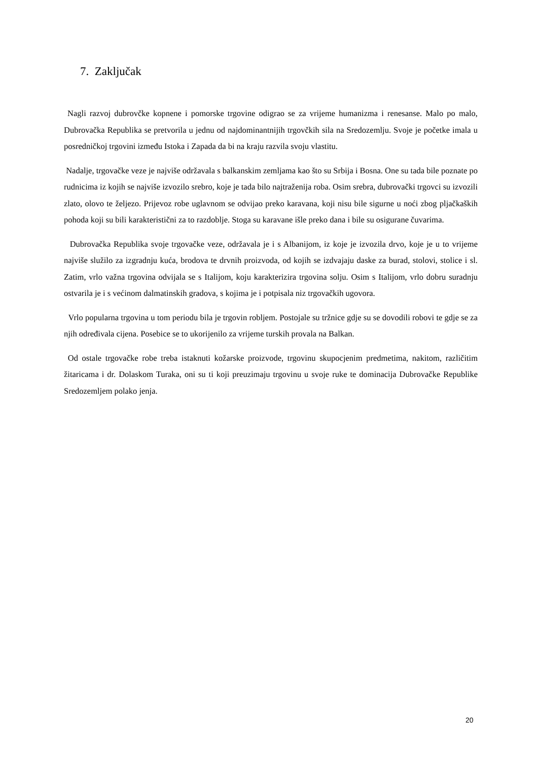7. Zaključak
Nagli razvoj dubrovčke kopnene i pomorske trgovine odigrao se za vrijeme humanizma i renesanse. Malo po malo, Dubrovačka Republika se pretvorila u jednu od najdominantnijih trgovčkih sila na Sredozemlju. Svoje je početke imala u posredničkoj trgovini između Istoka i Zapada da bi na kraju razvila svoju vlastitu.
Nadalje, trgovačke veze je najviše održavala s balkanskim zemljama kao što su Srbija i Bosna. One su tada bile poznate po rudnicima iz kojih se najviše izvozilo srebro, koje je tada bilo najtraženija roba. Osim srebra, dubrovački trgovci su izvozili zlato, olovo te željezo. Prijevoz robe uglavnom se odvijao preko karavana, koji nisu bile sigurne u noći zbog pljačkaških pohoda koji su bili karakteristični za to razdoblje. Stoga su karavane išle preko dana i bile su osigurane čuvarima.
Dubrovačka Republika svoje trgovačke veze, održavala je i s Albanijom, iz koje je izvozila drvo, koje je u to vrijeme najviše služilo za izgradnju kuća, brodova te drvnih proizvoda, od kojih se izdvajaju daske za burad, stolovi, stolice i sl. Zatim, vrlo važna trgovina odvijala se s Italijom, koju karakterizira trgovina solju. Osim s Italijom, vrlo dobru suradnju ostvarila je i s većinom dalmatinskih gradova, s kojima je i potpisala niz trgovačkih ugovora.
Vrlo popularna trgovina u tom periodu bila je trgovin robljem. Postojale su tržnice gdje su se dovodili robovi te gdje se za njih određivala cijena. Posebice se to ukorijenilo za vrijeme turskih provala na Balkan.
Od ostale trgovačke robe treba istaknuti kožarske proizvode, trgovinu skupocjenim predmetima, nakitom, različitim žitaricama i dr. Dolaskom Turaka, oni su ti koji preuzimaju trgovinu u svoje ruke te dominacija Dubrovačke Republike Sredozemljem polako jenja.
20